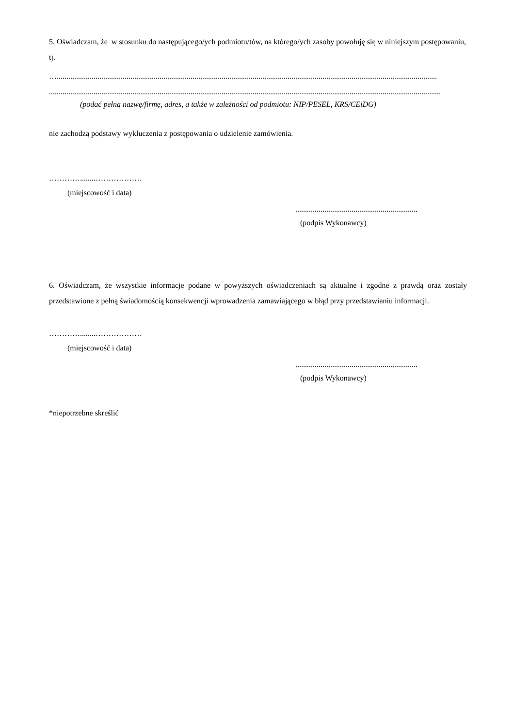5. Oświadczam, że w stosunku do następującego/ych podmiotu/tów, na którego/ych zasoby powołuję się w niniejszym postępowaniu, tj.
…....................................................................................................................................................................................................
..........................................................................................................................................................................................................
(podać pełną nazwę/firmę, adres, a także w zależności od podmiotu: NIP/PESEL, KRS/CEiDG)
nie zachodzą podstawy wykluczenia z postępowania o udzielenie zamówienia.
…………........………………
(miejscowość i data)
...............................................................
(podpis Wykonawcy)
6. Oświadczam, że wszystkie informacje podane w powyższych oświadczeniach są aktualne i zgodne z prawdą oraz zostały przedstawione z pełną świadomością konsekwencji wprowadzenia zamawiającego w błąd przy przedstawianiu informacji.
…………........………………
(miejscowość i data)
...............................................................
(podpis Wykonawcy)
*niepotrzebne skreślić